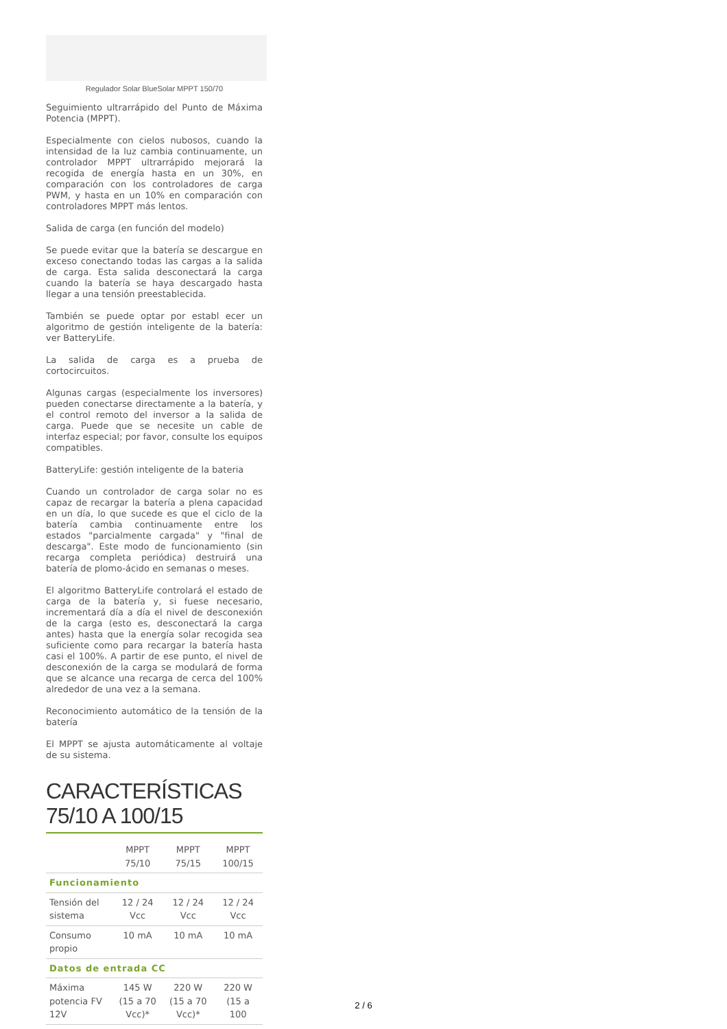Regulador Solar BlueSolar MPPT 150/70
Seguimiento ultrarrápido del Punto de Máxima Potencia (MPPT).
Especialmente con cielos nubosos, cuando la intensidad de la luz cambia continuamente, un controlador MPPT ultrarrápido mejorará la recogida de energía hasta en un 30%, en comparación con los controladores de carga PWM, y hasta en un 10% en comparación con controladores MPPT más lentos.
Salida de carga (en función del modelo)
Se puede evitar que la batería se descargue en exceso conectando todas las cargas a la salida de carga. Esta salida desconectará la carga cuando la batería se haya descargado hasta llegar a una tensión preestablecida.
También se puede optar por establ ecer un algoritmo de gestión inteligente de la batería: ver BatteryLife.
La salida de carga es a prueba de cortocircuitos.
Algunas cargas (especialmente los inversores) pueden conectarse directamente a la batería, y el control remoto del inversor a la salida de carga. Puede que se necesite un cable de interfaz especial; por favor, consulte los equipos compatibles.
BatteryLife: gestión inteligente de la bateria
Cuando un controlador de carga solar no es capaz de recargar la batería a plena capacidad en un día, lo que sucede es que el ciclo de la batería cambia continuamente entre los estados "parcialmente cargada" y "final de descarga". Este modo de funcionamiento (sin recarga completa periódica) destruirá una batería de plomo-ácido en semanas o meses.
El algoritmo BatteryLife controlará el estado de carga de la batería y, si fuese necesario, incrementará día a día el nivel de desconexión de la carga (esto es, desconectará la carga antes) hasta que la energía solar recogida sea suficiente como para recargar la batería hasta casi el 100%. A partir de ese punto, el nivel de desconexión de la carga se modulará de forma que se alcance una recarga de cerca del 100% alrededor de una vez a la semana.
Reconocimiento automático de la tensión de la batería
El MPPT se ajusta automáticamente al voltaje de su sistema.
CARACTERÍSTICAS 75/10 A 100/15
| | MPPT 75/10 | MPPT 75/15 | MPPT 100/15 |
| --- | --- | --- | --- |
| Funcionamiento | | | |
| Tensión del sistema | 12 / 24 Vcc | 12 / 24 Vcc | 12 / 24 Vcc |
| Consumo propio | 10 mA | 10 mA | 10 mA |
| Datos de entrada CC | | | |
| Máxima potencia FV 12V | 145 W (15 a 70 Vcc)* | 220 W (15 a 70 Vcc)* | 220 W (15 a 100 |
2 / 6